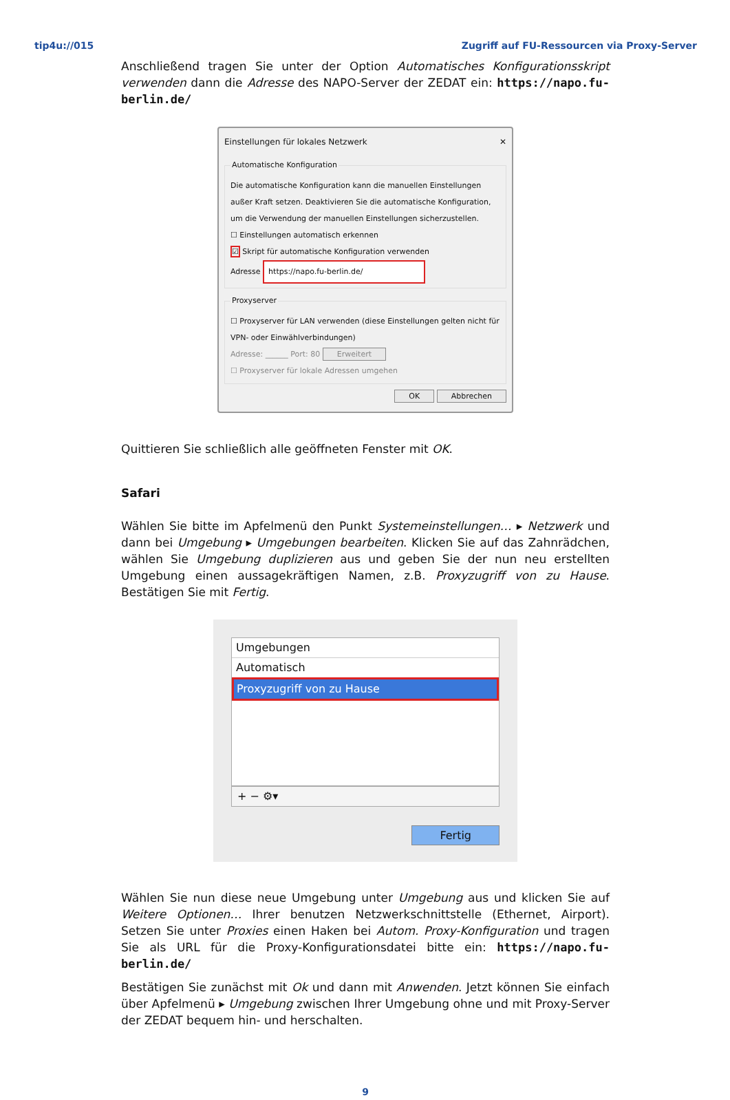tip4u://015 Zugriff auf FU-Ressourcen via Proxy-Server
Anschließend tragen Sie unter der Option Automatisches Konfigurationsskript verwenden dann die Adresse des NAPO-Server der ZEDAT ein: https://napo.fu-berlin.de/
Einstellungen für lokales Netzwerk ✕
Automatische Konfiguration
Die automatische Konfiguration kann die manuellen Einstellungen außer Kraft setzen. Deaktivieren Sie die automatische Konfiguration, um die Verwendung der manuellen Einstellungen sicherzustellen.
☐ Einstellungen automatisch erkennen
☑ Skript für automatische Konfiguration verwenden
Adresse https://napo.fu-berlin.de/
Proxyserver
☐ Proxyserver für LAN verwenden (diese Einstellungen gelten nicht für VPN- oder Einwählverbindungen)
Adresse: ______ Port: 80 Erweitert
☐ Proxyserver für lokale Adressen umgehen
OK Abbrechen
Quittieren Sie schließlich alle geöffneten Fenster mit OK.
Safari
Wählen Sie bitte im Apfelmenü den Punkt Systemeinstellungen… ▸ Netzwerk und dann bei Umgebung ▸ Umgebungen bearbeiten. Klicken Sie auf das Zahnrädchen, wählen Sie Umgebung duplizieren aus und geben Sie der nun neu erstellten Umgebung einen aussagekräftigen Namen, z.B. Proxyzugriff von zu Hause. Bestätigen Sie mit Fertig.
Umgebungen
Automatisch
Proxyzugriff von zu Hause
+ − ⚙▾
Fertig
Wählen Sie nun diese neue Umgebung unter Umgebung aus und klicken Sie auf Weitere Optionen… Ihrer benutzen Netzwerkschnittstelle (Ethernet, Airport). Setzen Sie unter Proxies einen Haken bei Autom. Proxy-Konfiguration und tragen Sie als URL für die Proxy-Konfigurationsdatei bitte ein: https://napo.fu-berlin.de/
Bestätigen Sie zunächst mit Ok und dann mit Anwenden. Jetzt können Sie einfach über Apfelmenü ▸ Umgebung zwischen Ihrer Umgebung ohne und mit Proxy-Server der ZEDAT bequem hin- und herschalten.
9